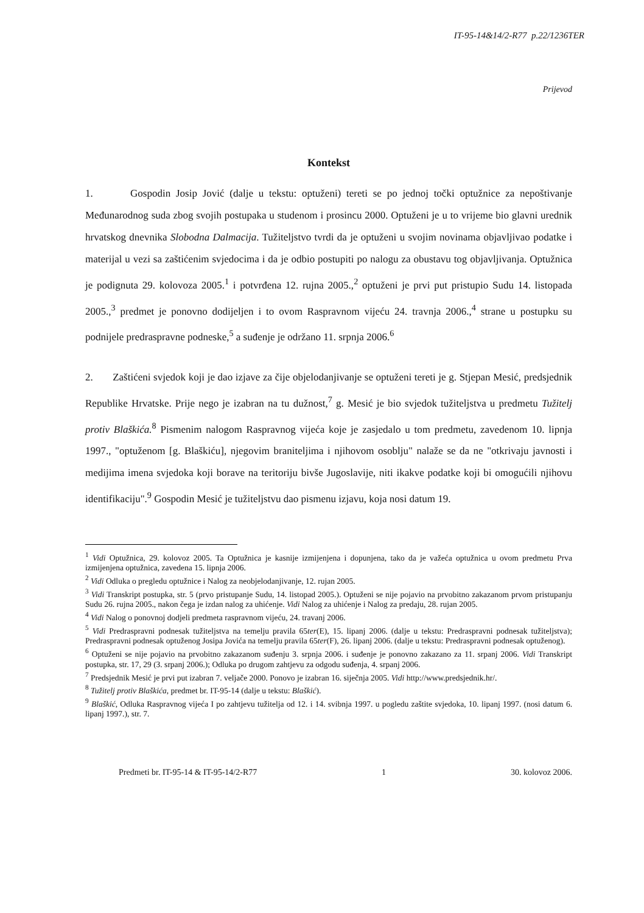IT-95-14&14/2-R77 p.22/1236TER
Prijevod
Kontekst
1. Gospodin Josip Jović (dalje u tekstu: optuženi) tereti se po jednoj točki optužnice za nepoštivanje Međunarodnog suda zbog svojih postupaka u studenom i prosincu 2000. Optuženi je u to vrijeme bio glavni urednik hrvatskog dnevnika Slobodna Dalmacija. Tužiteljstvo tvrdi da je optuženi u svojim novinama objavljivao podatke i materijal u vezi sa zaštićenim svjedocima i da je odbio postupiti po nalogu za obustavu tog objavljivanja. Optužnica je podignuta 29. kolovoza 2005.<sup>1</sup> i potvrđena 12. rujna 2005.,<sup>2</sup> optuženi je prvi put pristupio Sudu 14. listopada 2005.,<sup>3</sup> predmet je ponovno dodijeljen i to ovom Raspravnom vijeću 24. travnja 2006.,<sup>4</sup> strane u postupku su podnijele predraspravne podneske,<sup>5</sup> a suđenje je održano 11. srpnja 2006.<sup>6</sup>
2. Zaštićeni svjedok koji je dao izjave za čije objelodanjivanje se optuženi tereti je g. Stjepan Mesić, predsjednik Republike Hrvatske. Prije nego je izabran na tu dužnost,<sup>7</sup> g. Mesić je bio svjedok tužiteljstva u predmetu Tužitelj protiv Blaškića.<sup>8</sup> Pismenim nalogom Raspravnog vijeća koje je zasjedalo u tom predmetu, zavedenom 10. lipnja 1997., "optuženom [g. Blaškiću], njegovim braniteljima i njihovom osoblju" nalaže se da ne "otkrivaju javnosti i medijima imena svjedoka koji borave na teritoriju bivše Jugoslavije, niti ikakve podatke koji bi omogućili njihovu identifikaciju".<sup>9</sup> Gospodin Mesić je tužiteljstvu dao pismenu izjavu, koja nosi datum 19.
<sup>1</sup> Vidi Optužnica, 29. kolovoz 2005. Ta Optužnica je kasnije izmijenjena i dopunjena, tako da je važeća optužnica u ovom predmetu Prva izmijenjena optužnica, zavedena 15. lipnja 2006.
<sup>2</sup> Vidi Odluka o pregledu optužnice i Nalog za neobjelodanjivanje, 12. rujan 2005.
<sup>3</sup> Vidi Transkript postupka, str. 5 (prvo pristupanje Sudu, 14. listopad 2005.). Optuženi se nije pojavio na prvobitno zakazanom prvom pristupanju Sudu 26. rujna 2005., nakon čega je izdan nalog za uhićenje. Vidi Nalog za uhićenje i Nalog za predaju, 28. rujan 2005.
<sup>4</sup> Vidi Nalog o ponovnoj dodjeli predmeta raspravnom vijeću, 24. travanj 2006.
<sup>5</sup> Vidi Predraspravni podnesak tužiteljstva na temelju pravila 65ter(E), 15. lipanj 2006. (dalje u tekstu: Predraspravni podnesak tužiteljstva); Predraspravni podnesak optuženog Josipa Jovića na temelju pravila 65ter(F), 26. lipanj 2006. (dalje u tekstu: Predraspravni podnesak optuženog).
<sup>6</sup> Optuženi se nije pojavio na prvobitno zakazanom suđenju 3. srpnja 2006. i suđenje je ponovno zakazano za 11. srpanj 2006. Vidi Transkript postupka, str. 17, 29 (3. srpanj 2006.); Odluka po drugom zahtjevu za odgodu suđenja, 4. srpanj 2006.
<sup>7</sup> Predsjednik Mesić je prvi put izabran 7. veljače 2000. Ponovo je izabran 16. siječnja 2005. Vidi http://www.predsjednik.hr/.
<sup>8</sup> Tužitelj protiv Blaškića, predmet br. IT-95-14 (dalje u tekstu: Blaškić).
<sup>9</sup> Blaškić, Odluka Raspravnog vijeća I po zahtjevu tužitelja od 12. i 14. svibnja 1997. u pogledu zaštite svjedoka, 10. lipanj 1997. (nosi datum 6. lipanj 1997.), str. 7.
Predmeti br. IT-95-14 & IT-95-14/2-R77 1 30. kolovoz 2006.